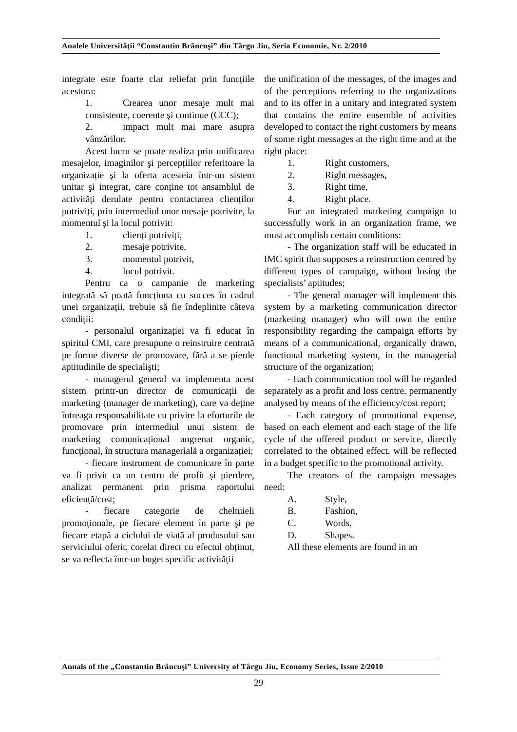Analele Universității “Constantin Brâncuşi” din Târgu Jiu, Seria Economie, Nr. 2/2010
integrate este foarte clar reliefat prin funcțiile acestora:
1. Crearea unor mesaje mult mai consistente, coerente şi continue (CCC);
2. impact mult mai mare asupra vânzărilor.
Acest lucru se poate realiza prin unificarea mesajelor, imaginilor şi percepțiilor referitoare la organizație şi la oferta acesteia într-un sistem unitar şi integrat, care conține tot ansamblul de activități derulate pentru contactarea clienților potriviți, prin intermediul unor mesaje potrivite, la momentul şi la locul potrivit:
1. clienți potriviți,
2. mesaje potrivite,
3. momentul potrivit,
4. locul potrivit.
Pentru ca o campanie de marketing integrată să poată funcționa cu succes în cadrul unei organizații, trebuie să fie îndeplinite câteva condiții:
- personalul organizației va fi educat în spiritul CMI, care presupune o reinstruire centrată pe forme diverse de promovare, fără a se pierde aptitudinile de specialişti;
- managerul general va implementa acest sistem printr-un director de comunicații de marketing (manager de marketing), care va deține întreaga responsabilitate cu privire la eforturile de promovare prin intermediul unui sistem de marketing comunicațional angrenat organic, funcțional, în structura managerială a organizației;
- fiecare instrument de comunicare în parte va fi privit ca un centru de profit şi pierdere, analizat permanent prin prisma raportului eficiență/cost;
- fiecare categorie de cheltuieli promoționale, pe fiecare element în parte şi pe fiecare etapă a ciclului de viață al produsului sau serviciului oferit, corelat direct cu efectul obținut, se va reflecta într-un buget specific activității
the unification of the messages, of the images and of the perceptions referring to the organizations and to its offer in a unitary and integrated system that contains the entire ensemble of activities developed to contact the right customers by means of some right messages at the right time and at the right place:
1. Right customers,
2. Right messages,
3. Right time,
4. Right place.
For an integrated marketing campaign to successfully work in an organization frame, we must accomplish certain conditions:
- The organization staff will be educated in IMC spirit that supposes a reinstruction centred by different types of campaign, without losing the specialists’ aptitudes;
- The general manager will implement this system by a marketing communication director (marketing manager) who will own the entire responsibility regarding the campaign efforts by means of a communicational, organically drawn, functional marketing system, in the managerial structure of the organization;
- Each communication tool will be regarded separately as a profit and loss centre, permanently analysed by means of the efficiency/cost report;
- Each category of promotional expense, based on each element and each stage of the life cycle of the offered product or service, directly correlated to the obtained effect, will be reflected in a budget specific to the promotional activity.
The creators of the campaign messages need:
A. Style,
B. Fashion,
C. Words,
D. Shapes.
All these elements are found in an
Annals of the „Constantin Brâncuşi” University of Târgu Jiu, Economy Series, Issue 2/2010
29